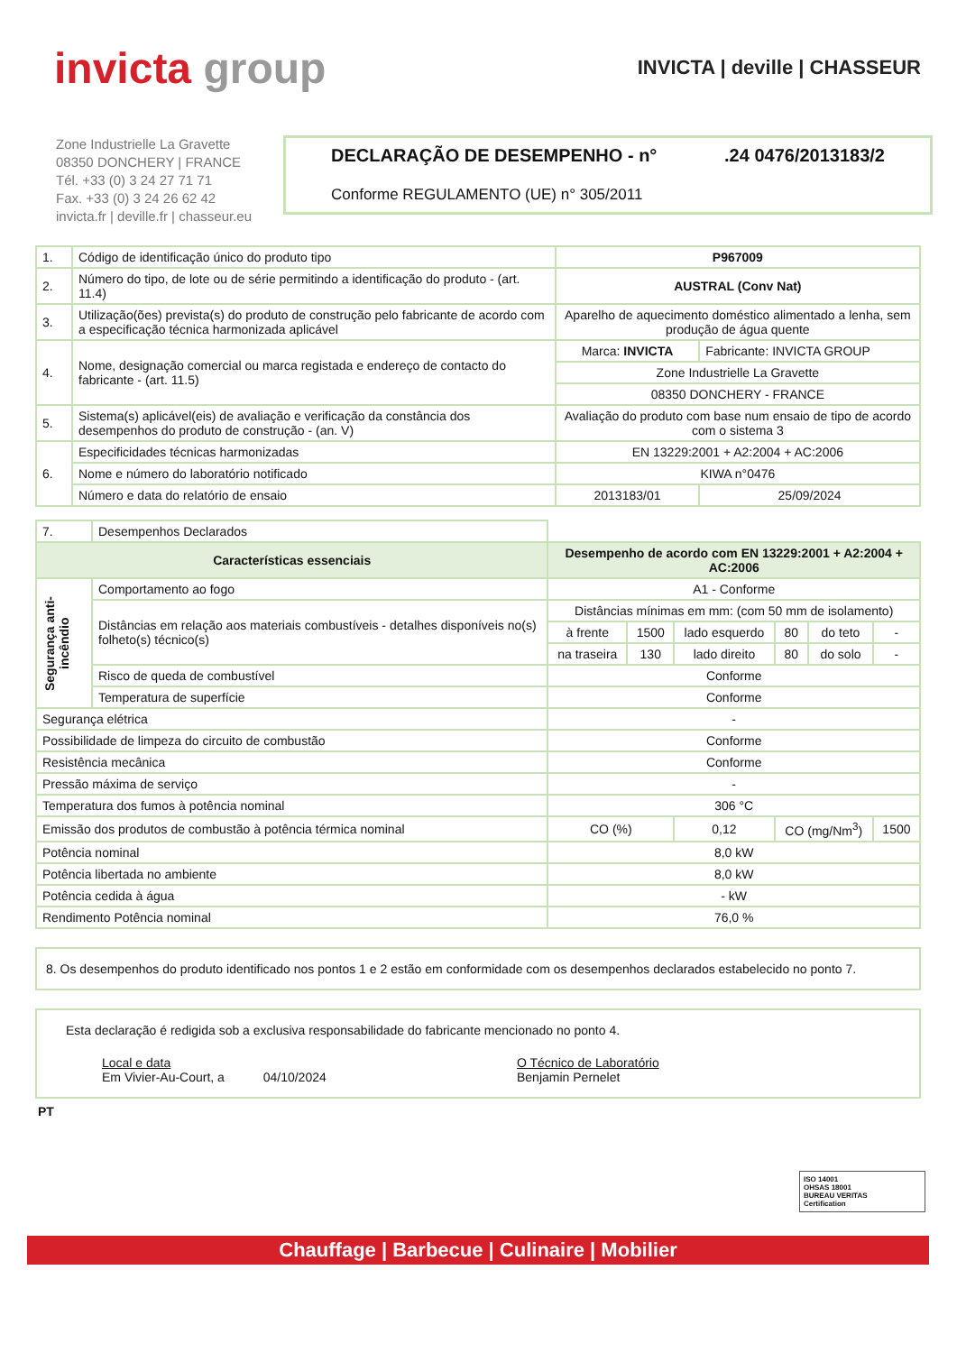invicta group
INVICTA | deville | CHASSEUR
Zone Industrielle La Gravette
08350 DONCHERY | FRANCE
Tél. +33 (0) 3 24 27 71 71
Fax. +33 (0) 3 24 26 62 42
invicta.fr | deville.fr | chasseur.eu
DECLARAÇÃO DE DESEMPENHO - n°.24 0476/2013183/2
Conforme REGULAMENTO (UE) n° 305/2011
| 1. | Código de identificação único do produto tipo | P967009 | |
| 2. | Número do tipo, de lote ou de série permitindo a identificação do produto - (art. 11.4) | AUSTRAL (Conv Nat) | |
| 3. | Utilização(ões) prevista(s) do produto de construção pelo fabricante de acordo com a especificação técnica harmonizada aplicável | Aparelho de aquecimento doméstico alimentado a lenha, sem produção de água quente | |
| 4. | Nome, designação comercial ou marca registada e endereço de contacto do fabricante - (art. 11.5) | Marca: INVICTA | Fabricante: INVICTA GROUP |
| | | Zone Industrielle La Gravette | |
| | | 08350 DONCHERY - FRANCE | |
| 5. | Sistema(s) aplicável(eis) de avaliação e verificação da constância dos desempenhos do produto de construção - (an. V) | Avaliação do produto com base num ensaio de tipo de acordo com o sistema 3 | |
| 6. | Especificidades técnicas harmonizadas | EN 13229:2001 + A2:2004 + AC:2006 | |
| | Nome e número do laboratório notificado | KIWA n°0476 | |
| | Número e data do relatório de ensaio | 2013183/01 | 25/09/2024 |
| 7. | Desempenhos Declarados | | | | | | |
| Características essenciais | | Desempenho de acordo com EN 13229:2001 + A2:2004 + AC:2006 | | | | | |
| Segurança anti-incêndio | Comportamento ao fogo | A1 - Conforme | | | | | |
| | Distâncias em relação aos materiais combustíveis - detalhes disponíveis no(s) folheto(s) técnico(s) | Distâncias mínimas em mm: (com 50 mm de isolamento) | | | | | |
| | | à frente | 1500 | lado esquerdo | 80 | do teto | - |
| | | na traseira | 130 | lado direito | 80 | do solo | - |
| | Risco de queda de combustível | Conforme | | | | | |
| | Temperatura de superfície | Conforme | | | | | |
| Segurança elétrica | | - | | | | | |
| Possibilidade de limpeza do circuito de combustão | | Conforme | | | | | |
| Resistência mecânica | | Conforme | | | | | |
| Pressão máxima de serviço | | - | | | | | |
| Temperatura dos fumos à potência nominal | | 306 °C | | | | | |
| Emissão dos produtos de combustão à potência térmica nominal | | CO (%) | | 0,12 | CO (mg/Nm<sup>3</sup>) | | 1500 |
| Potência nominal | | 8,0 kW | | | | | |
| Potência libertada no ambiente | | 8,0 kW | | | | | |
| Potência cedida à água | | - kW | | | | | |
| Rendimento Potência nominal | | 76,0 % | | | | | |
8. Os desempenhos do produto identificado nos pontos 1 e 2 estão em conformidade com os desempenhos declarados estabelecido no ponto 7.
Esta declaração é redigida sob a exclusiva responsabilidade do fabricante mencionado no ponto 4.
Local e data
Em Vivier-Au-Court, a 04/10/2024
O Técnico de Laboratório
Benjamin Pernelet
PT
ISO 14001
OHSAS 18001
BUREAU VERITAS
Certification
Chauffage | Barbecue | Culinaire | Mobilier